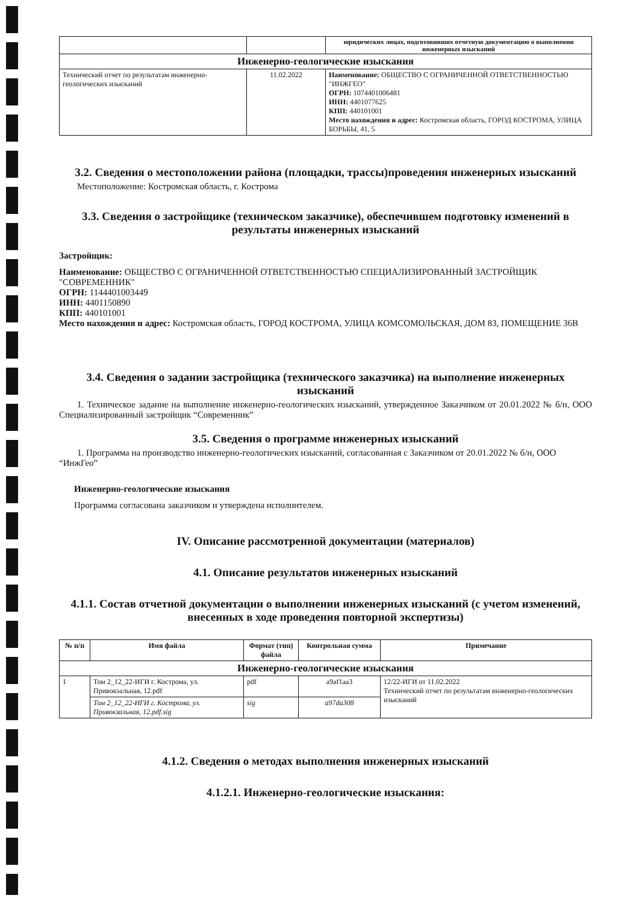| | | юридических лицах, подготовивших отчетную документацию о выполнении инженерных изысканий |
| Инженерно-геологические изыскания | | |
| Технический отчет по результатам инженерно-геологических изысканий | 11.02.2022 | Наименование: ОБЩЕСТВО С ОГРАНИЧЕННОЙ ОТВЕТСТВЕННОСТЬЮ "ИНЖГЕО" ОГРН: 1074401006481 ИНН: 4401077625 КПП: 440101001 Место нахождения и адрес: Костромская область, ГОРОД КОСТРОМА, УЛИЦА БОРЬБЫ, 41, 5 |
3.2. Сведения о местоположении района (площадки, трассы)проведения инженерных изысканий
Местоположение: Костромская область, г. Кострома
3.3. Сведения о застройщике (техническом заказчике), обеспечившем подготовку изменений в результаты инженерных изысканий
Застройщик:
Наименование: ОБЩЕСТВО С ОГРАНИЧЕННОЙ ОТВЕТСТВЕННОСТЬЮ СПЕЦИАЛИЗИРОВАННЫЙ ЗАСТРОЙЩИК "СОВРЕМЕННИК"
ОГРН: 1144401003449
ИНН: 4401150890
КПП: 440101001
Место нахождения и адрес: Костромская область, ГОРОД КОСТРОМА, УЛИЦА КОМСОМОЛЬСКАЯ, ДОМ 83, ПОМЕЩЕНИЕ 36В
3.4. Сведения о задании застройщика (технического заказчика) на выполнение инженерных изысканий
1. Техническое задание на выполнение инженерно-геологических изысканий, утвержденное Заказчиком от 20.01.2022 № б/н, ООО Специализированный застройщик “Современник”
3.5. Сведения о программе инженерных изысканий
1. Программа на производство инженерно-геологических изысканий, согласованная с Заказчиком от 20.01.2022 № б/н, ООО “ИнжГео”
Инженерно-геологические изыскания
Программа согласована заказчиком и утверждена исполнителем.
IV. Описание рассмотренной документации (материалов)
4.1. Описание результатов инженерных изысканий
4.1.1. Состав отчетной документации о выполнении инженерных изысканий (с учетом изменений, внесенных в ходе проведения повторной экспертизы)
| № п/п | Имя файла | Формат (тип) файла | Контрольная сумма | Примечание |
| --- | --- | --- | --- | --- |
| Инженерно-геологические изыскания | | | | |
| 1 | Том 2_12_22-ИГИ г. Кострома, ул. Привокзальная, 12.pdf | pdf | a9af1aa3 | 12/22-ИГИ от 11.02.2022 Технический отчет по результатам инженерно-геологических изысканий |
| | Том 2_12_22-ИГИ г. Кострома, ул. Привокзальная, 12.pdf.sig | sig | a97da308 | |
4.1.2. Сведения о методах выполнения инженерных изысканий
4.1.2.1. Инженерно-геологические изыскания: